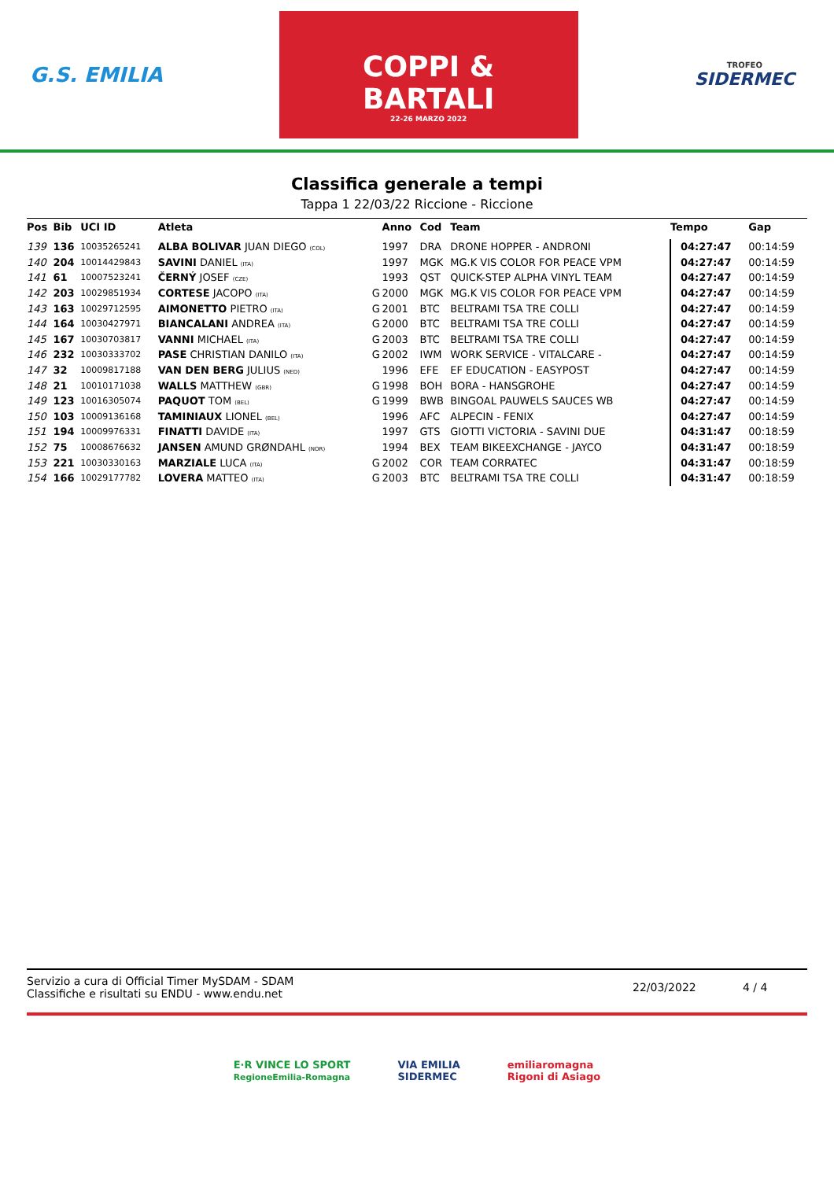G.S. EMILIA
COPPI & BARTALI
22-26 MARZO 2022
TROFEO
SIDERMEC
Classifica generale a tempi
Tappa 1 22/03/22 Riccione - Riccione
| Pos | Bib | UCI ID | Atleta | | Anno | Cod | Team | Tempo | Gap |
| --- | --- | --- | --- | --- | --- | --- | --- | --- | --- |
| 139 | 136 | 10035265241 | ALBA BOLIVAR JUAN DIEGO (COL) | | 1997 | DRA | DRONE HOPPER - ANDRONI | 04:27:47 | 00:14:59 |
| 140 | 204 | 10014429843 | SAVINI DANIEL (ITA) | | 1997 | MGK | MG.K VIS COLOR FOR PEACE VPM | 04:27:47 | 00:14:59 |
| 141 | 61 | 10007523241 | ČERNÝ JOSEF (CZE) | | 1993 | QST | QUICK-STEP ALPHA VINYL TEAM | 04:27:47 | 00:14:59 |
| 142 | 203 | 10029851934 | CORTESE JACOPO (ITA) | G | 2000 | MGK | MG.K VIS COLOR FOR PEACE VPM | 04:27:47 | 00:14:59 |
| 143 | 163 | 10029712595 | AIMONETTO PIETRO (ITA) | G | 2001 | BTC | BELTRAMI TSA TRE COLLI | 04:27:47 | 00:14:59 |
| 144 | 164 | 10030427971 | BIANCALANI ANDREA (ITA) | G | 2000 | BTC | BELTRAMI TSA TRE COLLI | 04:27:47 | 00:14:59 |
| 145 | 167 | 10030703817 | VANNI MICHAEL (ITA) | G | 2003 | BTC | BELTRAMI TSA TRE COLLI | 04:27:47 | 00:14:59 |
| 146 | 232 | 10030333702 | PASE CHRISTIAN DANILO (ITA) | G | 2002 | IWM | WORK SERVICE - VITALCARE - | 04:27:47 | 00:14:59 |
| 147 | 32 | 10009817188 | VAN DEN BERG JULIUS (NED) | | 1996 | EFE | EF EDUCATION - EASYPOST | 04:27:47 | 00:14:59 |
| 148 | 21 | 10010171038 | WALLS MATTHEW (GBR) | G | 1998 | BOH | BORA - HANSGROHE | 04:27:47 | 00:14:59 |
| 149 | 123 | 10016305074 | PAQUOT TOM (BEL) | G | 1999 | BWB | BINGOAL PAUWELS SAUCES WB | 04:27:47 | 00:14:59 |
| 150 | 103 | 10009136168 | TAMINIAUX LIONEL (BEL) | | 1996 | AFC | ALPECIN - FENIX | 04:27:47 | 00:14:59 |
| 151 | 194 | 10009976331 | FINATTI DAVIDE (ITA) | | 1997 | GTS | GIOTTI VICTORIA - SAVINI DUE | 04:31:47 | 00:18:59 |
| 152 | 75 | 10008676632 | JANSEN AMUND GRØNDAHL (NOR) | | 1994 | BEX | TEAM BIKEEXCHANGE - JAYCO | 04:31:47 | 00:18:59 |
| 153 | 221 | 10030330163 | MARZIALE LUCA (ITA) | G | 2002 | COR | TEAM CORRATEC | 04:31:47 | 00:18:59 |
| 154 | 166 | 10029177782 | LOVERA MATTEO (ITA) | G | 2003 | BTC | BELTRAMI TSA TRE COLLI | 04:31:47 | 00:18:59 |
Servizio a cura di Official Timer MySDAM - SDAM
Classifiche e risultati su ENDU - www.endu.net
22/03/2022 4 / 4
E·R VINCE LO SPORT
RegioneEmilia-Romagna
VIA EMILIA
SIDERMEC
emiliaromagna
Rigoni di Asiago